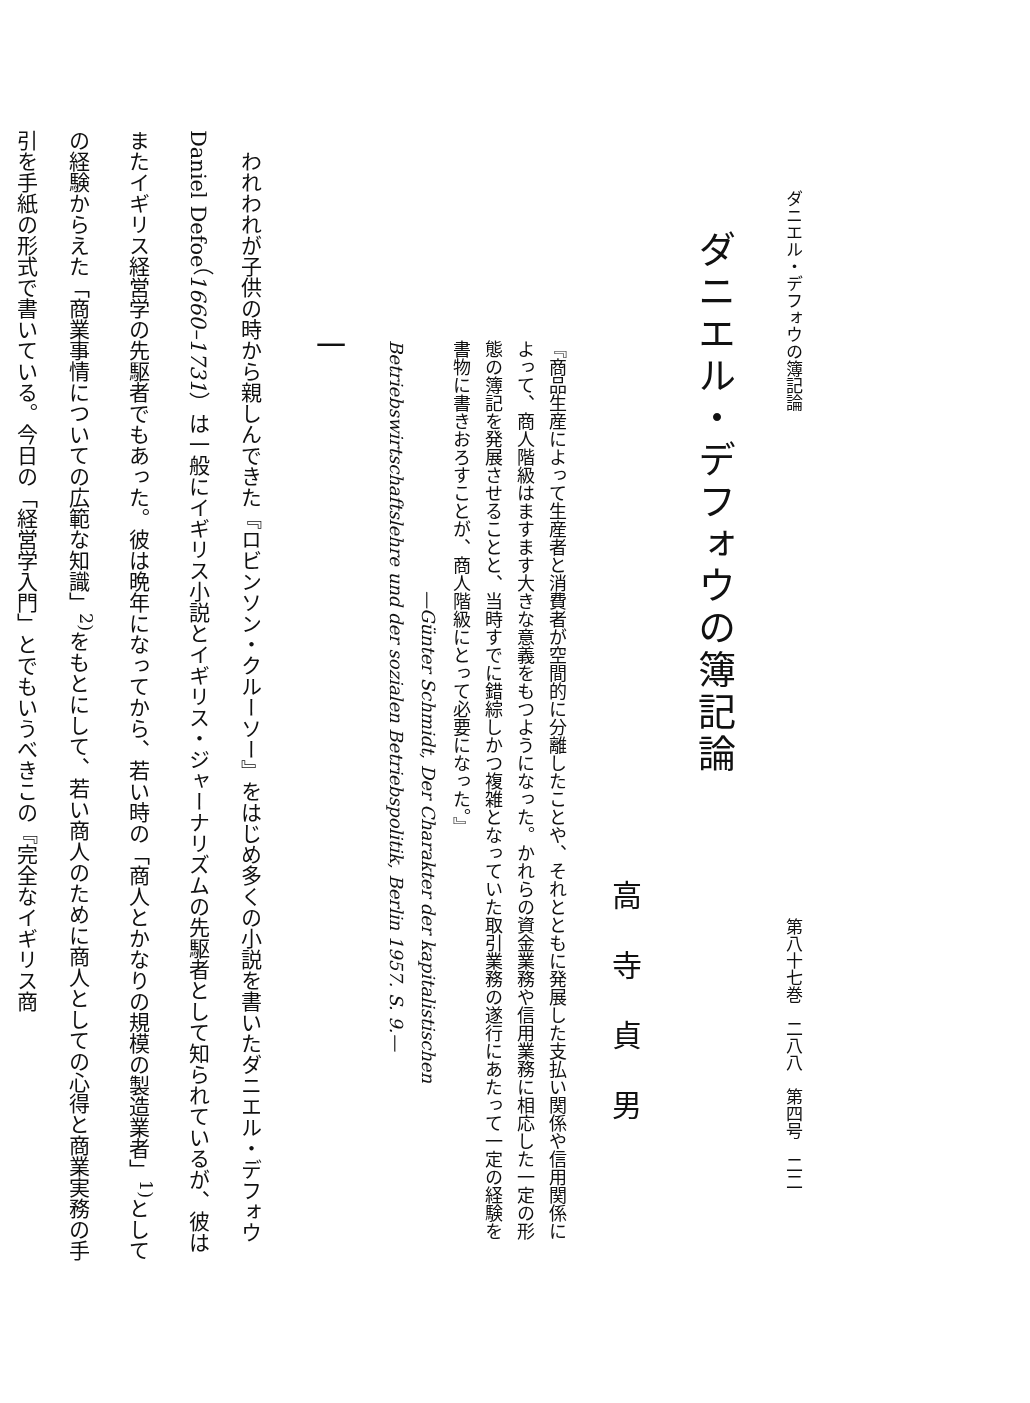ダニエル・デフォウの簿記論 第八十七巻　二八八　第四号　二二
ダニエル・デフォウの簿記論
高寺貞男
『商品生産によって生産者と消費者が空間的に分離したことや、それとともに発展した支払い関係や信用関係によって、商人階級はますます大きな意義をもつようになった。かれらの資金業務や信用業務に相応した一定の形態の簿記を発展させることと、当時すでに錯綜しかつ複雑となっていた取引業務の遂行にあたって一定の経験を書物に書きおろすことが、商人階級にとって必要になった。』
—Günter Schmidt, Der Charakter der kapitalistischen Betriebswirtschaftslehre und der sozialen Betriebspolitik, Berlin 1957. S. 9.—
一
　われわれが子供の時から親しんできた『ロビンソン・クルーソー』をはじめ多くの小説を書いたダニエル・デフォウ Daniel Defoe（1660–1731）は一般にイギリス小説とイギリス・ジャーナリズムの先駆者として知られているが、彼はまたイギリス経営学の先駆者でもあった。彼は晩年になってから、若い時の「商人とかなりの規模の製造業者」<sup>1)</sup>としての経験からえた「商業事情についての広範な知識」<sup>2)</sup>をもとにして、若い商人のために商人としての心得と商業実務の手引を手紙の形式で書いている。今日の「経営学入門」とでもいうべきこの『完全なイギリス商